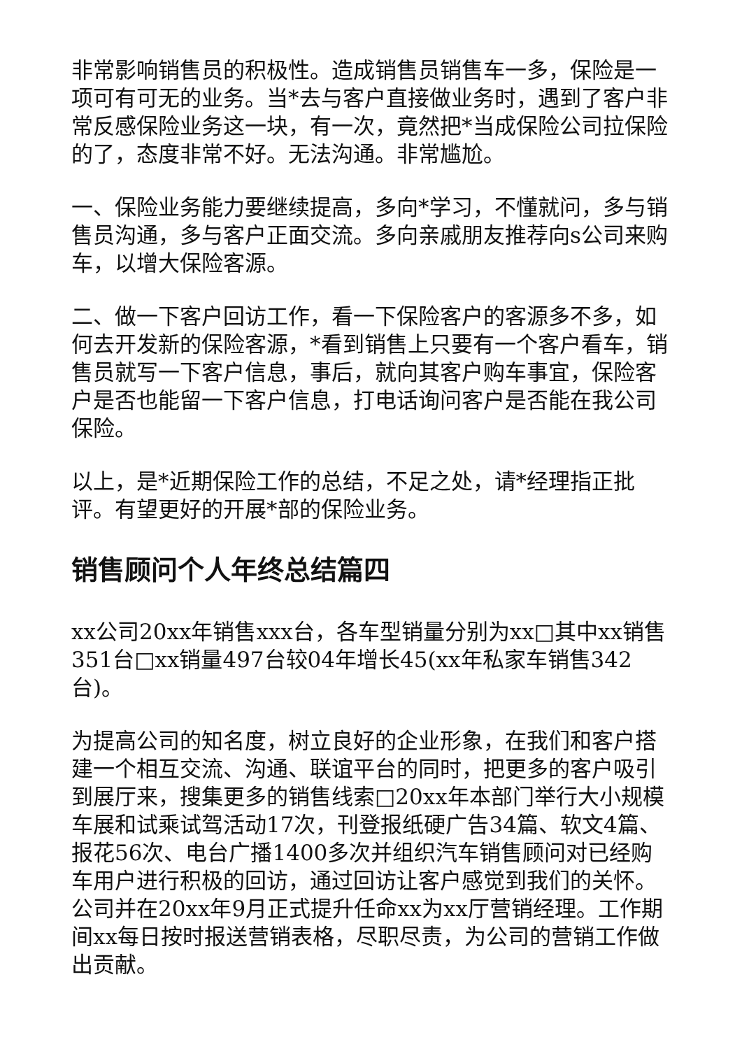非常影响销售员的积极性。造成销售员销售车一多，保险是一项可有可无的业务。当*去与客户直接做业务时，遇到了客户非常反感保险业务这一块，有一次，竟然把*当成保险公司拉保险的了，态度非常不好。无法沟通。非常尴尬。
一、保险业务能力要继续提高，多向*学习，不懂就问，多与销售员沟通，多与客户正面交流。多向亲戚朋友推荐向s公司来购车，以增大保险客源。
二、做一下客户回访工作，看一下保险客户的客源多不多，如何去开发新的保险客源，*看到销售上只要有一个客户看车，销售员就写一下客户信息，事后，就向其客户购车事宜，保险客户是否也能留一下客户信息，打电话询问客户是否能在我公司保险。
以上，是*近期保险工作的总结，不足之处，请*经理指正批评。有望更好的开展*部的保险业务。
销售顾问个人年终总结篇四
xx公司20xx年销售xxx台，各车型销量分别为xx□其中xx销售351台□xx销量497台较04年增长45(xx年私家车销售342台)。
为提高公司的知名度，树立良好的企业形象，在我们和客户搭建一个相互交流、沟通、联谊平台的同时，把更多的客户吸引到展厅来，搜集更多的销售线索□20xx年本部门举行大小规模车展和试乘试驾活动17次，刊登报纸硬广告34篇、软文4篇、报花56次、电台广播1400多次并组织汽车销售顾问对已经购车用户进行积极的回访，通过回访让客户感觉到我们的关怀。公司并在20xx年9月正式提升任命xx为xx厅营销经理。工作期间xx每日按时报送营销表格，尽职尽责，为公司的营销工作做出贡献。